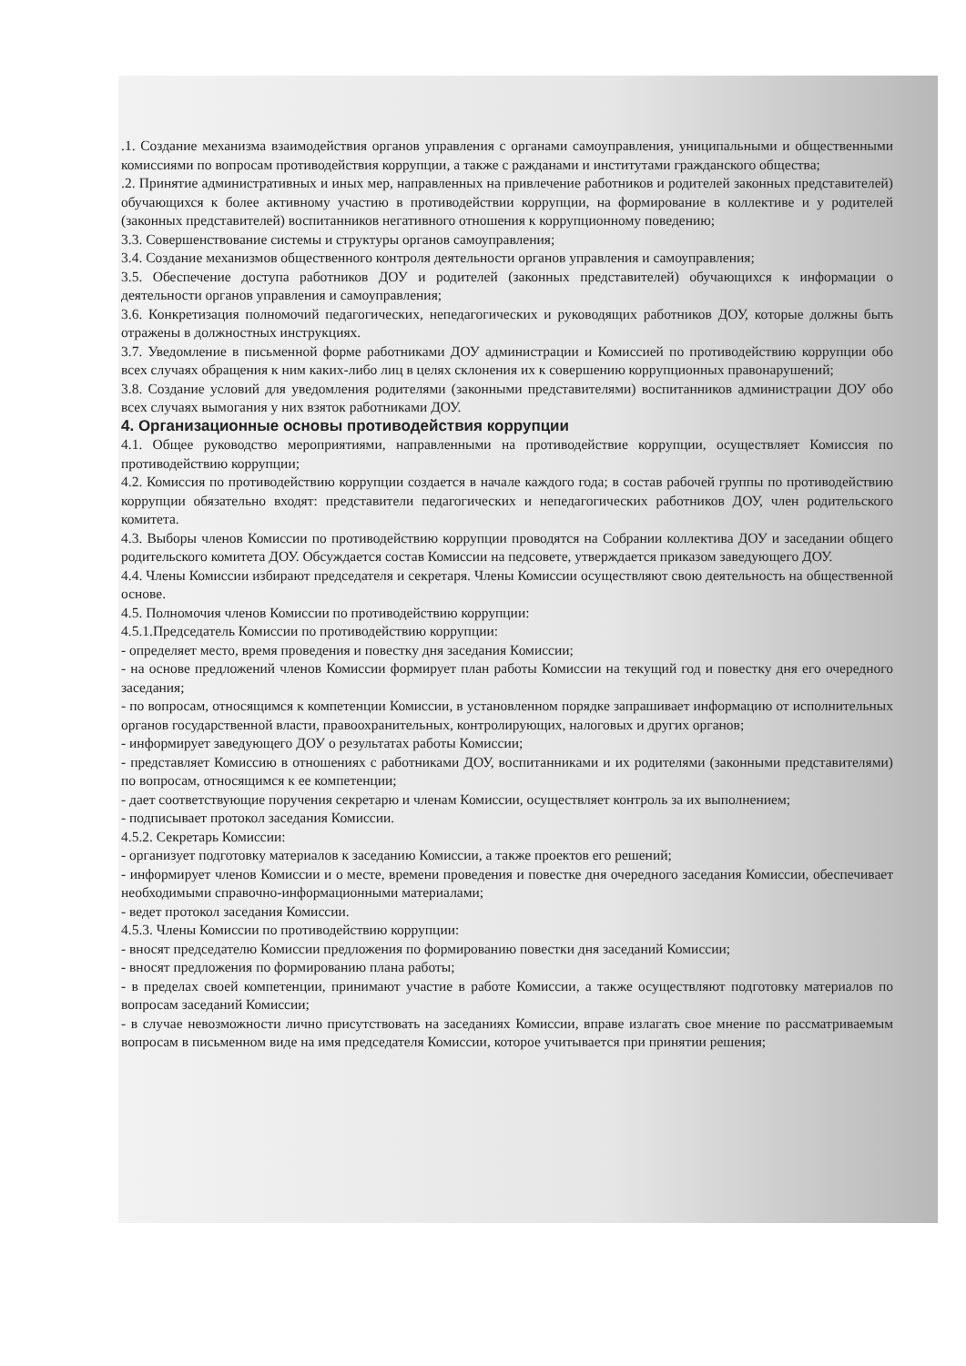.1. Создание механизма взаимодействия органов управления с органами самоуправления, униципальными и общественными комиссиями по вопросам противодействия коррупции, а также с ражданами и институтами гражданского общества;
.2. Принятие административных и иных мер, направленных на привлечение работников и родителей законных представителей) обучающихся к более активному участию в противодействии коррупции, на формирование в коллективе и у родителей (законных представителей) воспитанников негативного отношения к коррупционному поведению;
3.3. Совершенствование системы и структуры органов самоуправления;
3.4. Создание механизмов общественного контроля деятельности органов управления и самоуправления;
3.5. Обеспечение доступа работников ДОУ и родителей (законных представителей) обучающихся к информации о деятельности органов управления и самоуправления;
3.6. Конкретизация полномочий педагогических, непедагогических и руководящих работников ДОУ, которые должны быть отражены в должностных инструкциях.
3.7. Уведомление в письменной форме работниками ДОУ администрации и Комиссией по противодействию коррупции обо всех случаях обращения к ним каких-либо лиц в целях склонения их к совершению коррупционных правонарушений;
3.8. Создание условий для уведомления родителями (законными представителями) воспитанников администрации ДОУ обо всех случаях вымогания у них взяток работниками ДОУ.
4. Организационные основы противодействия коррупции
4.1. Общее руководство мероприятиями, направленными на противодействие коррупции, осуществляет Комиссия по противодействию коррупции;
4.2. Комиссия по противодействию коррупции создается в начале каждого года; в состав рабочей группы по противодействию коррупции обязательно входят: представители педагогических и непедагогических работников ДОУ, член родительского комитета.
4.3. Выборы членов Комиссии по противодействию коррупции проводятся на Собрании коллектива ДОУ и заседании общего родительского комитета ДОУ. Обсуждается состав Комиссии на педсовете, утверждается приказом заведующего ДОУ.
4.4. Члены Комиссии избирают председателя и секретаря. Члены Комиссии осуществляют свою деятельность на общественной основе.
4.5. Полномочия членов Комиссии по противодействию коррупции:
4.5.1.Председатель Комиссии по противодействию коррупции:
- определяет место, время проведения и повестку дня заседания Комиссии;
- на основе предложений членов Комиссии формирует план работы Комиссии на текущий год и повестку дня его очередного заседания;
- по вопросам, относящимся к компетенции Комиссии, в установленном порядке запрашивает информацию от исполнительных органов государственной власти, правоохранительных, контролирующих, налоговых и других органов;
- информирует заведующего ДОУ о результатах работы Комиссии;
- представляет Комиссию в отношениях с работниками ДОУ, воспитанниками и их родителями (законными представителями) по вопросам, относящимся к ее компетенции;
- дает соответствующие поручения секретарю и членам Комиссии, осуществляет контроль за их выполнением;
- подписывает протокол заседания Комиссии.
4.5.2. Секретарь Комиссии:
- организует подготовку материалов к заседанию Комиссии, а также проектов его решений;
- информирует членов Комиссии и о месте, времени проведения и повестке дня очередного заседания Комиссии, обеспечивает необходимыми справочно-информационными материалами;
- ведет протокол заседания Комиссии.
4.5.3. Члены Комиссии по противодействию коррупции:
- вносят председателю Комиссии предложения по формированию повестки дня заседаний Комиссии;
- вносят предложения по формированию плана работы;
- в пределах своей компетенции, принимают участие в работе Комиссии, а также осуществляют подготовку материалов по вопросам заседаний Комиссии;
- в случае невозможности лично присутствовать на заседаниях Комиссии, вправе излагать свое мнение по рассматриваемым вопросам в письменном виде на имя председателя Комиссии, которое учитывается при принятии решения;